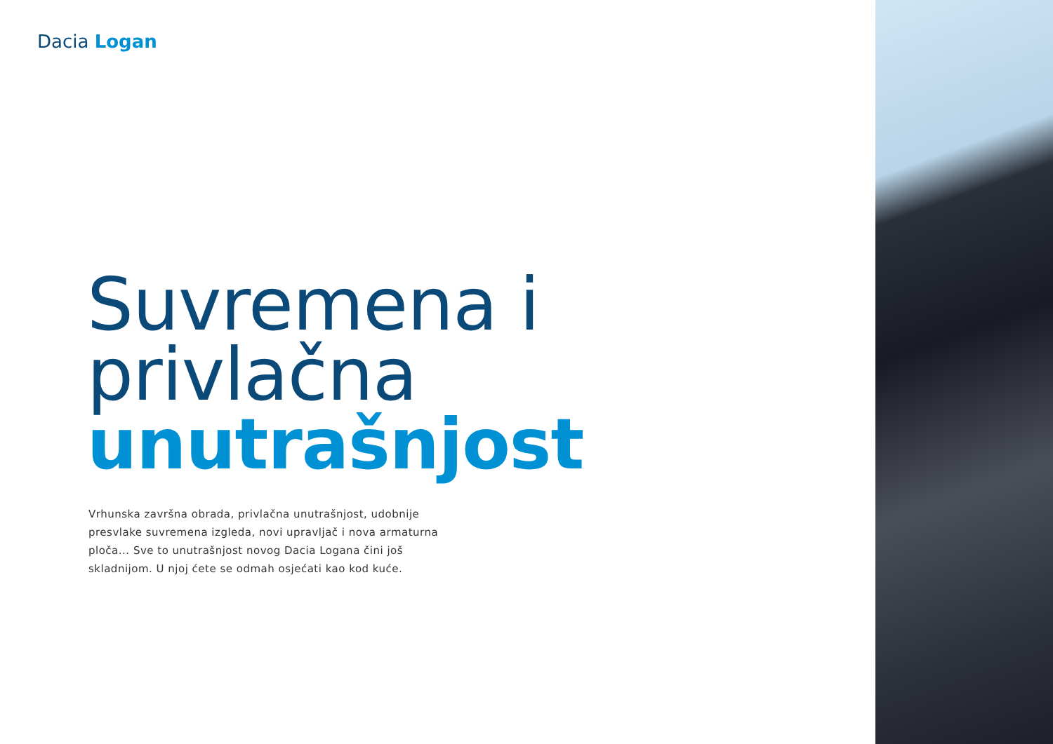Dacia Logan
Suvremena i privlačna
unutrašnjost
Vrhunska završna obrada, privlačna unutrašnjost, udobnije presvlake suvremena izgleda, novi upravljač i nova armaturna ploča... Sve to unutrašnjost novog Dacia Logana čini još skladnijom. U njoj ćete se odmah osjećati kao kod kuće.